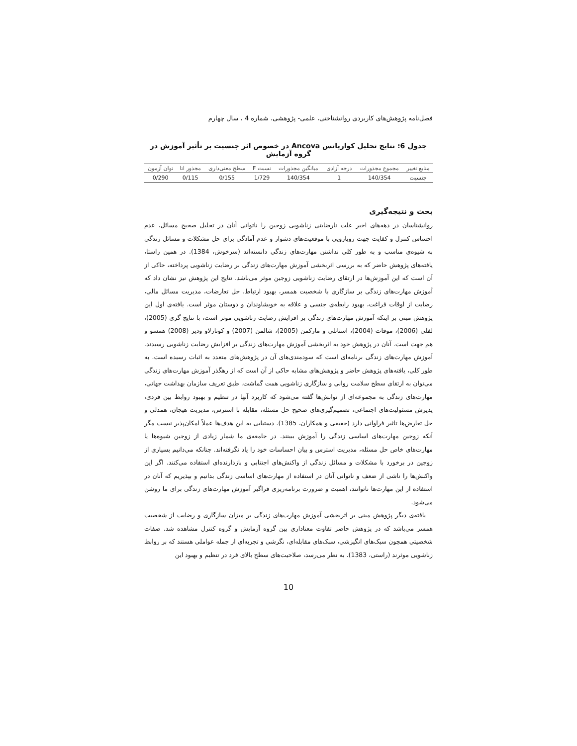فصل‌نامه پژوهش‌های کاربردی روانشناختی، علمی- پژوهشی، شماره 4 ، سال چهارم
جدول 6: نتایج تحلیل کواریانس Ancova در خصوص اثر جنسیت بر تأثیر آموزش در گروه آزمایش
| منابع تغییر | مجموع مجذورات | درجه آزادی | میانگین مجذورات | نسبت F | سطح معنی‌داری | مجذور اتا | توان آزمون |
| --- | --- | --- | --- | --- | --- | --- | --- |
| جنسیت | 140/354 | 1 | 140/354 | 1/729 | 0/155 | 0/115 | 0/290 |
بحث و نتیجه‌گیری
روانشناسان در دهه‌های اخیر علت نارضایتی زناشویی زوجین را ناتوانی آنان در تحلیل صحیح مسائل، عدم احساس کنترل و کفایت جهت رویارویی با موقعیت‌های دشوار و عدم آمادگی برای حل مشکلات و مسائل زندگی به شیوه‌ی مناسب و به طور کلی نداشتن مهارت‌های زندگی دانسته‌اند (سرخوش، 1384). در همین راستا، یافته‌های پژوهش حاضر که به بررسی اثربخشی آموزش مهارت‌های زندگی بر رضایت زناشویی پرداخته، حاکی از آن است که این آموزش‌ها در ارتقای رضایت زناشویی زوجین موثر می‌باشد. نتایج این پژوهش نیز نشان داد که آموزش مهارت‌های زندگی بر سازگاری با شخصیت همسر، بهبود ارتباط، حل تعارضات، مدیریت مسائل مالی، رضایت از اوقات فراغت، بهبود رابطه‌ی جنسی و علاقه به خویشاوندان و دوستان موثر است. یافته‌ی اول این پژوهش مبنی بر اینکه آموزش مهارت‌های زندگی بر افزایش رضایت زناشویی موثر است، با نتایج گری (2005)، لفلی (2006)، موفات (2004)، استانلی و مارکمن (2005)، شالمن (2007) و کوتارلاو ودیر (2008) همسو و هم جهت است. آنان در پژوهش خود به اثربخشی آموزش مهارت‌های زندگی بر افزایش رضایت زناشویی رسیدند. آموزش مهارت‌های زندگی برنامه‌ای است که سودمندی‌های آن در پژوهش‌های متعدد به اثبات رسیده است. به طور کلی، یافته‌های پژوهش حاضر و پژوهش‌های مشابه حاکی از آن است که از رهگذر آموزش مهارت‌های زندگی می‌توان به ارتقای سطح سلامت روانی و سازگاری زناشویی همت گماشت. طبق تعریف سازمان بهداشت جهانی، مهارت‌های زندگی به مجموعه‌ای از توانش‌ها گفته می‌شود که کاربرد آنها در تنظیم و بهبود روابط بین فردی، پذیرش مسئولیت‌های اجتماعی، تصمیم‌گیری‌های صحیح حل مسئله، مقابله با استرس، مدیریت هیجان، همدلی و حل تعارض‌ها تاثیر فراوانی دارد (حقیقی و همکاران، 1385). دستیابی به این هدف‌ها عملاً امکان‌پذیر نیست مگر آنکه زوجین مهارت‌های اساسی زندگی را آموزش ببینند. در جامعه‌ی ما شمار زیادی از زوجین شیوه‌ها یا مهارت‌های خاص حل مسئله، مدیریت استرس و بیان احساسات خود را یاد نگرفته‌اند. چنانکه می‌دانیم بسیاری از زوجین در برخورد با مشکلات و مسائل زندگی از واکنش‌های اجتنابی و بازدارنده‌ای استفاده می‌کنند. اگر این واکنش‌ها را ناشی از ضعف و ناتوانی آنان در استفاده از مهارت‌های اساسی زندگی بدانیم و بپذیریم که آنان در استفاده از این مهارت‌ها ناتوانند، اهمیت و ضرورت برنامه‌ریزی فراگیر آموزش مهارت‌های زندگی برای ما روشن می‌شود.
یافته‌ی دیگر پژوهش مبنی بر اثربخشی آموزش مهارت‌های زندگی بر میزان سازگاری و رضایت از شخصیت همسر می‌باشد که در پژوهش حاضر تفاوت معناداری بین گروه آزمایش و گروه کنترل مشاهده شد. صفات شخصیتی همچون سبک‌های انگیزشی، سبک‌های مقابله‌ای، نگرشی و تجربه‌ای از جمله عواملی هستند که بر روابط زناشویی موثرند (راستی، 1383). به نظر می‌رسد، صلاحیت‌های سطح بالای فرد در تنظیم و بهبود این
10